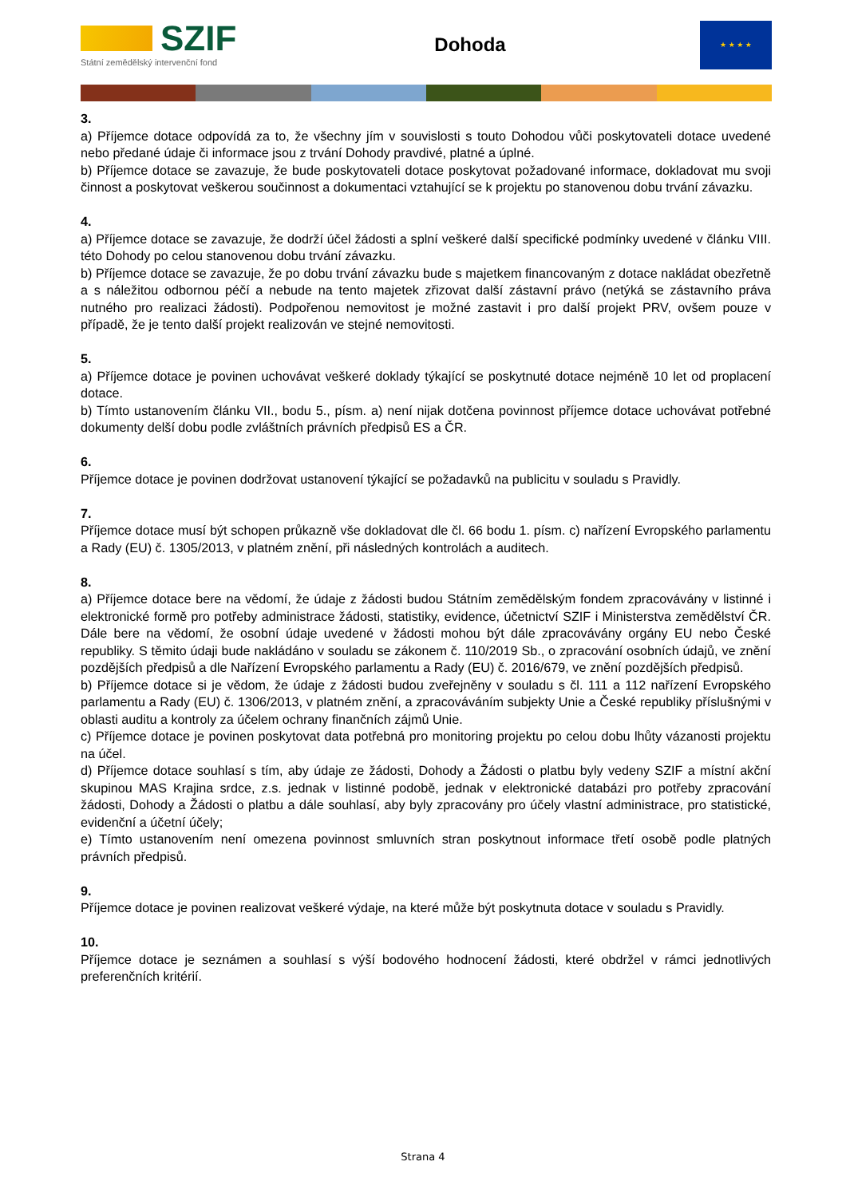SZIF
Státní zemědělský intervenční fond
Dohoda
★ ★ ★ ★
3.
a) Příjemce dotace odpovídá za to, že všechny jím v souvislosti s touto Dohodou vůči poskytovateli dotace uvedené nebo předané údaje či informace jsou z trvání Dohody pravdivé, platné a úplné.
b) Příjemce dotace se zavazuje, že bude poskytovateli dotace poskytovat požadované informace, dokladovat mu svoji činnost a poskytovat veškerou součinnost a dokumentaci vztahující se k projektu po stanovenou dobu trvání závazku.
4.
a) Příjemce dotace se zavazuje, že dodrží účel žádosti a splní veškeré další specifické podmínky uvedené v článku VIII. této Dohody po celou stanovenou dobu trvání závazku.
b) Příjemce dotace se zavazuje, že po dobu trvání závazku bude s majetkem financovaným z dotace nakládat obezřetně a s náležitou odbornou péčí a nebude na tento majetek zřizovat další zástavní právo (netýká se zástavního práva nutného pro realizaci žádosti). Podpořenou nemovitost je možné zastavit i pro další projekt PRV, ovšem pouze v případě, že je tento další projekt realizován ve stejné nemovitosti.
5.
a) Příjemce dotace je povinen uchovávat veškeré doklady týkající se poskytnuté dotace nejméně 10 let od proplacení dotace.
b) Tímto ustanovením článku VII., bodu 5., písm. a) není nijak dotčena povinnost příjemce dotace uchovávat potřebné dokumenty delší dobu podle zvláštních právních předpisů ES a ČR.
6.
Příjemce dotace je povinen dodržovat ustanovení týkající se požadavků na publicitu v souladu s Pravidly.
7.
Příjemce dotace musí být schopen průkazně vše dokladovat dle čl. 66 bodu 1. písm. c) nařízení Evropského parlamentu a Rady (EU) č. 1305/2013, v platném znění, při následných kontrolách a auditech.
8.
a) Příjemce dotace bere na vědomí, že údaje z žádosti budou Státním zemědělským fondem zpracovávány v listinné i elektronické formě pro potřeby administrace žádosti, statistiky, evidence, účetnictví SZIF i Ministerstva zemědělství ČR. Dále bere na vědomí, že osobní údaje uvedené v žádosti mohou být dále zpracovávány orgány EU nebo České republiky. S těmito údaji bude nakládáno v souladu se zákonem č. 110/2019 Sb., o zpracování osobních údajů, ve znění pozdějších předpisů a dle Nařízení Evropského parlamentu a Rady (EU) č. 2016/679, ve znění pozdějších předpisů.
b) Příjemce dotace si je vědom, že údaje z žádosti budou zveřejněny v souladu s čl. 111 a 112 nařízení Evropského parlamentu a Rady (EU) č. 1306/2013, v platném znění, a zpracováváním subjekty Unie a České republiky příslušnými v oblasti auditu a kontroly za účelem ochrany finančních zájmů Unie.
c) Příjemce dotace je povinen poskytovat data potřebná pro monitoring projektu po celou dobu lhůty vázanosti projektu na účel.
d) Příjemce dotace souhlasí s tím, aby údaje ze žádosti, Dohody a Žádosti o platbu byly vedeny SZIF a místní akční skupinou MAS Krajina srdce, z.s. jednak v listinné podobě, jednak v elektronické databázi pro potřeby zpracování žádosti, Dohody a Žádosti o platbu a dále souhlasí, aby byly zpracovány pro účely vlastní administrace, pro statistické, evidenční a účetní účely;
e) Tímto ustanovením není omezena povinnost smluvních stran poskytnout informace třetí osobě podle platných právních předpisů.
9.
Příjemce dotace je povinen realizovat veškeré výdaje, na které může být poskytnuta dotace v souladu s Pravidly.
10.
Příjemce dotace je seznámen a souhlasí s výší bodového hodnocení žádosti, které obdržel v rámci jednotlivých preferenčních kritérií.
Strana 4